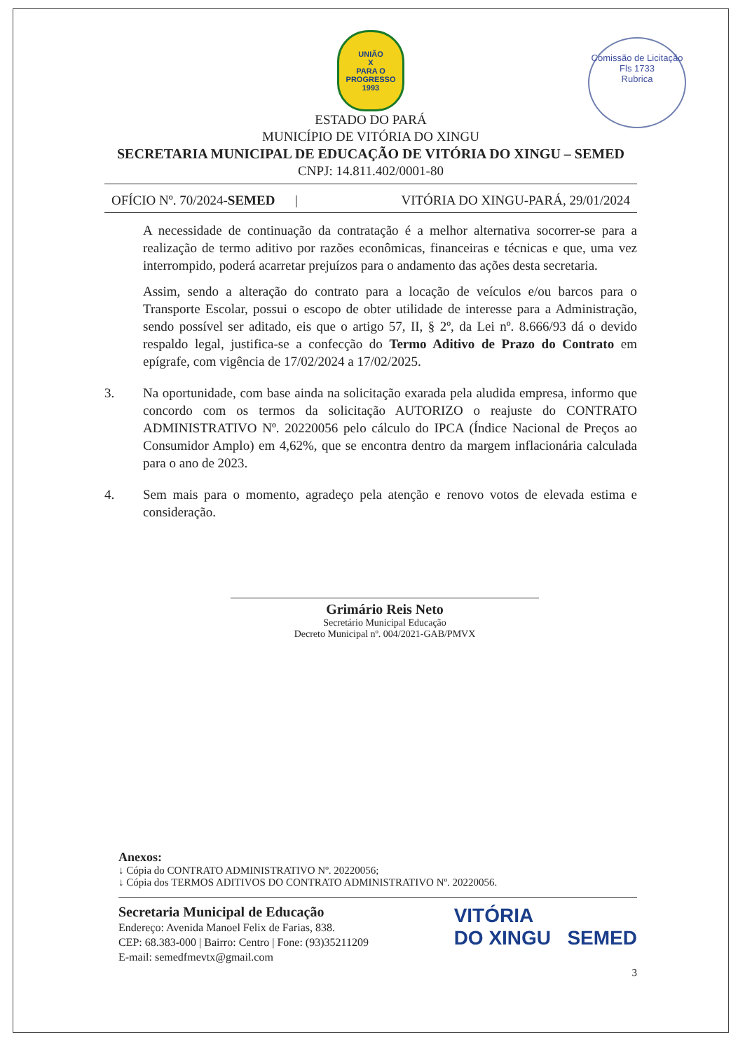UNIÃO
X
PARA O PROGRESSO
1993
Comissão de Licitação
Fls 1733
Rubrica
ESTADO DO PARÁ
MUNICÍPIO DE VITÓRIA DO XINGU
SECRETARIA MUNICIPAL DE EDUCAÇÃO DE VITÓRIA DO XINGU – SEMED
CNPJ: 14.811.402/0001-80
OFÍCIO Nº. 70/2024-SEMED | VITÓRIA DO XINGU-PARÁ, 29/01/2024
A necessidade de continuação da contratação é a melhor alternativa socorrer-se para a realização de termo aditivo por razões econômicas, financeiras e técnicas e que, uma vez interrompido, poderá acarretar prejuízos para o andamento das ações desta secretaria.
Assim, sendo a alteração do contrato para a locação de veículos e/ou barcos para o Transporte Escolar, possui o escopo de obter utilidade de interesse para a Administração, sendo possível ser aditado, eis que o artigo 57, II, § 2º, da Lei nº. 8.666/93 dá o devido respaldo legal, justifica-se a confecção do Termo Aditivo de Prazo do Contrato em epígrafe, com vigência de 17/02/2024 a 17/02/2025.
3. Na oportunidade, com base ainda na solicitação exarada pela aludida empresa, informo que concordo com os termos da solicitação AUTORIZO o reajuste do CONTRATO ADMINISTRATIVO Nº. 20220056 pelo cálculo do IPCA (Índice Nacional de Preços ao Consumidor Amplo) em 4,62%, que se encontra dentro da margem inflacionária calculada para o ano de 2023.
4. Sem mais para o momento, agradeço pela atenção e renovo votos de elevada estima e consideração.
Grimário Reis Neto
Secretário Municipal Educação
Decreto Municipal nº. 004/2021-GAB/PMVX
Anexos:
↓ Cópia do CONTRATO ADMINISTRATIVO Nº. 20220056;
↓ Cópia dos TERMOS ADITIVOS DO CONTRATO ADMINISTRATIVO Nº. 20220056.
Secretaria Municipal de Educação
Endereço: Avenida Manoel Felix de Farias, 838.
CEP: 68.383-000 | Bairro: Centro | Fone: (93)35211209
E-mail: semedfmevtx@gmail.com
VITÓRIA
DO XINGU SEMED
3